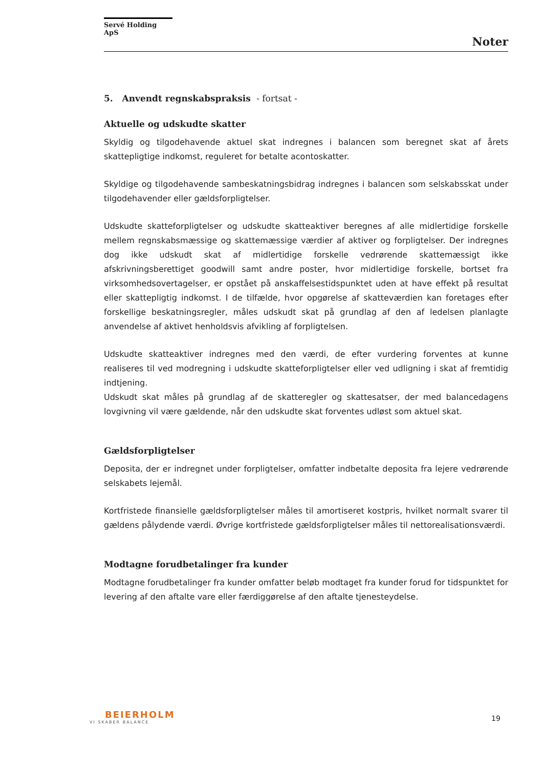Servé Holding ApS
Noter
5. Anvendt regnskabspraksis - fortsat -
Aktuelle og udskudte skatter
Skyldig og tilgodehavende aktuel skat indregnes i balancen som beregnet skat af årets skattepligtige indkomst, reguleret for betalte acontoskatter.
Skyldige og tilgodehavende sambeskatningsbidrag indregnes i balancen som selskabsskat under tilgodehavender eller gældsforpligtelser.
Udskudte skatteforpligtelser og udskudte skatteaktiver beregnes af alle midlertidige forskelle mellem regnskabsmæssige og skattemæssige værdier af aktiver og forpligtelser. Der indregnes dog ikke udskudt skat af midlertidige forskelle vedrørende skattemæssigt ikke afskrivningsberettiget goodwill samt andre poster, hvor midlertidige forskelle, bortset fra virksomhedsovertagelser, er opstået på anskaffelsestidspunktet uden at have effekt på resultat eller skattepligtig indkomst. I de tilfælde, hvor opgørelse af skatteværdien kan foretages efter forskellige beskatningsregler, måles udskudt skat på grundlag af den af ledelsen planlagte anvendelse af aktivet henholdsvis afvikling af forpligtelsen.
Udskudte skatteaktiver indregnes med den værdi, de efter vurdering forventes at kunne realiseres til ved modregning i udskudte skatteforpligtelser eller ved udligning i skat af fremtidig indtjening.
Udskudt skat måles på grundlag af de skatteregler og skattesatser, der med balancedagens lovgivning vil være gældende, når den udskudte skat forventes udløst som aktuel skat.
Gældsforpligtelser
Deposita, der er indregnet under forpligtelser, omfatter indbetalte deposita fra lejere vedrørende selskabets lejemål.
Kortfristede finansielle gældsforpligtelser måles til amortiseret kostpris, hvilket normalt svarer til gældens pålydende værdi. Øvrige kortfristede gældsforpligtelser måles til nettorealisationsværdi.
Modtagne forudbetalinger fra kunder
Modtagne forudbetalinger fra kunder omfatter beløb modtaget fra kunder forud for tidspunktet for levering af den aftalte vare eller færdiggørelse af den aftalte tjenesteydelse.
BEIERHOLM
VI SKABER BALANCE
19